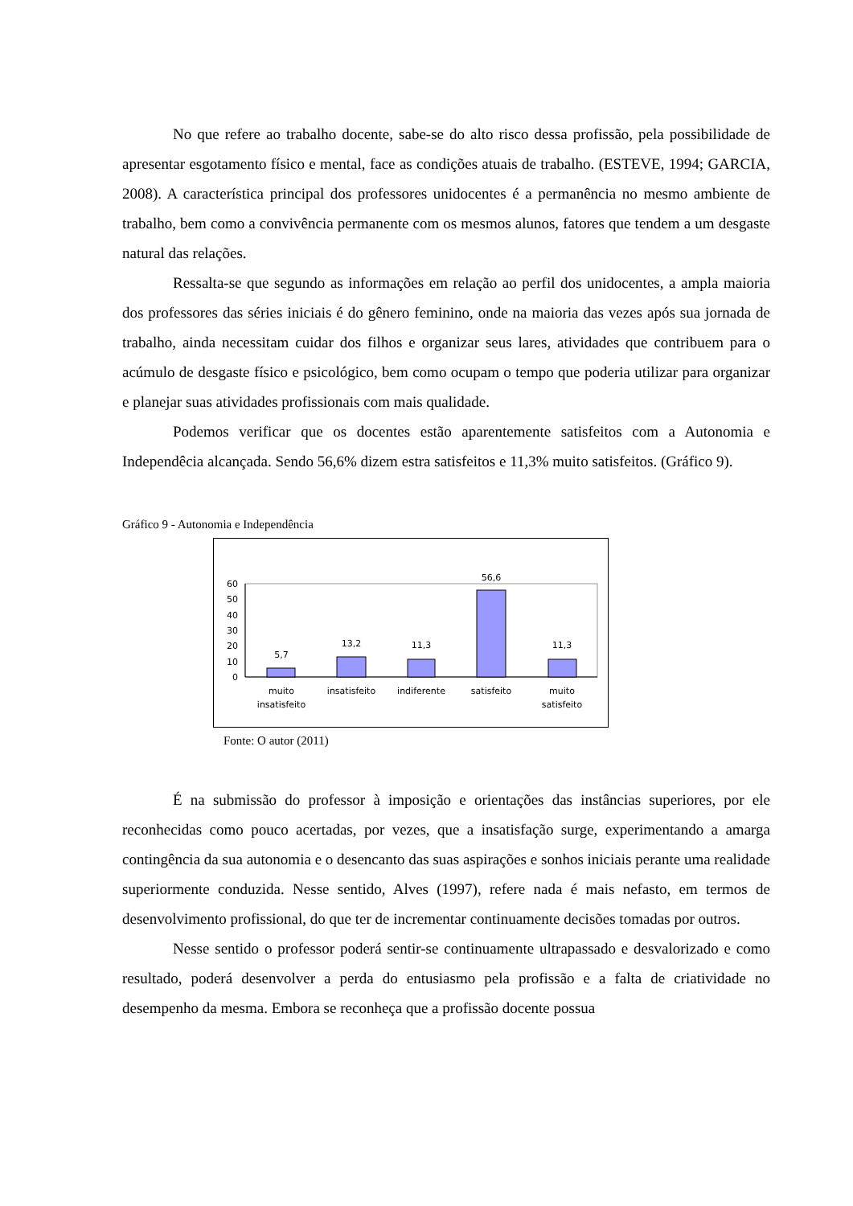No que refere ao trabalho docente, sabe-se do alto risco dessa profissão, pela possibilidade de apresentar esgotamento físico e mental, face as condições atuais de trabalho. (ESTEVE, 1994; GARCIA, 2008). A característica principal dos professores unidocentes é a permanência no mesmo ambiente de trabalho, bem como a convivência permanente com os mesmos alunos, fatores que tendem a um desgaste natural das relações.
Ressalta-se que segundo as informações em relação ao perfil dos unidocentes, a ampla maioria dos professores das séries iniciais é do gênero feminino, onde na maioria das vezes após sua jornada de trabalho, ainda necessitam cuidar dos filhos e organizar seus lares, atividades que contribuem para o acúmulo de desgaste físico e psicológico, bem como ocupam o tempo que poderia utilizar para organizar e planejar suas atividades profissionais com mais qualidade.
Podemos verificar que os docentes estão aparentemente satisfeitos com a Autonomia e Independêcia alcançada. Sendo 56,6% dizem estra satisfeitos e 11,3% muito satisfeitos. (Gráfico 9).
Gráfico 9 - Autonomia e Independência
60
50
40
30
20
10
0
5,7
13,2
11,3
56,6
11,3
muito
insatisfeito
insatisfeito
indiferente
satisfeito
muito
satisfeito
Fonte: O autor (2011)
É na submissão do professor à imposição e orientações das instâncias superiores, por ele reconhecidas como pouco acertadas, por vezes, que a insatisfação surge, experimentando a amarga contingência da sua autonomia e o desencanto das suas aspirações e sonhos iniciais perante uma realidade superiormente conduzida. Nesse sentido, Alves (1997), refere nada é mais nefasto, em termos de desenvolvimento profissional, do que ter de incrementar continuamente decisões tomadas por outros.
Nesse sentido o professor poderá sentir-se continuamente ultrapassado e desvalorizado e como resultado, poderá desenvolver a perda do entusiasmo pela profissão e a falta de criatividade no desempenho da mesma. Embora se reconheça que a profissão docente possua